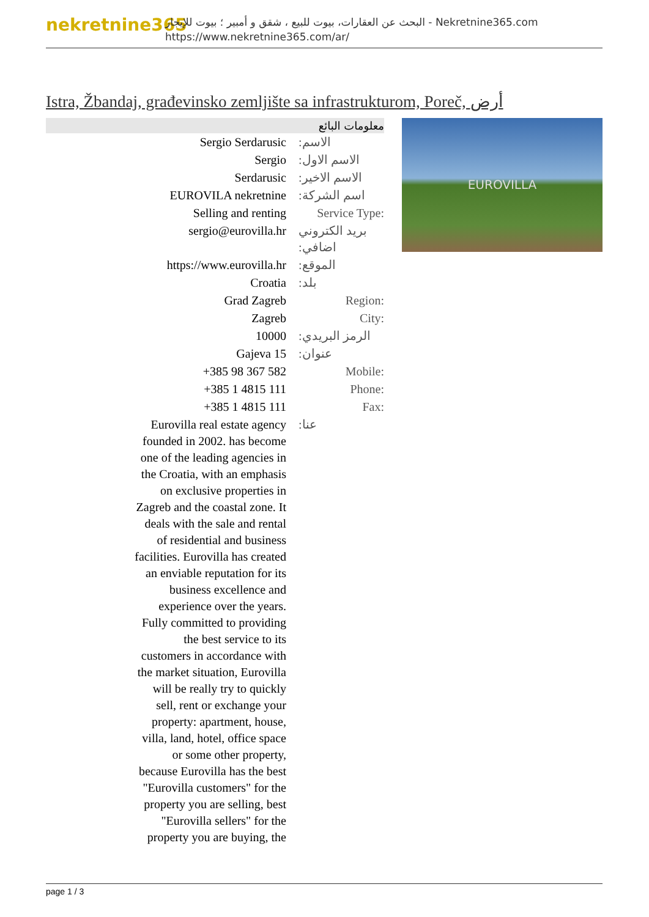nekretnine365
البحث عن العقارات، بيوت للبيع ، شقق و أمبير ؛ بيوت للإيجار - Nekretnine365.com
https://www.nekretnine365.com/ar/
Istra, Žbandaj, građevinsko zemljište sa infrastrukturom, Poreč, أرض
| معلومات البائع | |
| --- | --- |
| Sergio Serdarusic | الاسم: |
| Sergio | الاسم الاول: |
| Serdarusic | الاسم الاخير: |
| EUROVILA nekretnine | اسم الشركة: |
| Selling and renting | Service Type: |
| sergio@eurovilla.hr | بريد الكتروني اضافي: |
| https://www.eurovilla.hr | الموقع: |
| Croatia | بلد: |
| Grad Zagreb | Region: |
| Zagreb | City: |
| 10000 | الرمز البريدي: |
| Gajeva 15 | عنوان: |
| +385 98 367 582 | Mobile: |
| +385 1 4815 111 | Phone: |
| +385 1 4815 111 | Fax: |
| Eurovilla real estate agency founded in 2002. has become one of the leading agencies in the Croatia, with an emphasis on exclusive properties in Zagreb and the coastal zone. It deals with the sale and rental of residential and business facilities. Eurovilla has created an enviable reputation for its business excellence and experience over the years. Fully committed to providing the best service to its customers in accordance with the market situation, Eurovilla will be really try to quickly sell, rent or exchange your property: apartment, house, villa, land, hotel, office space or some other property, because Eurovilla has the best "Eurovilla customers" for the property you are selling, best "Eurovilla sellers" for the property you are buying, the | عنا: |
EUROVILLA
page 1 / 3